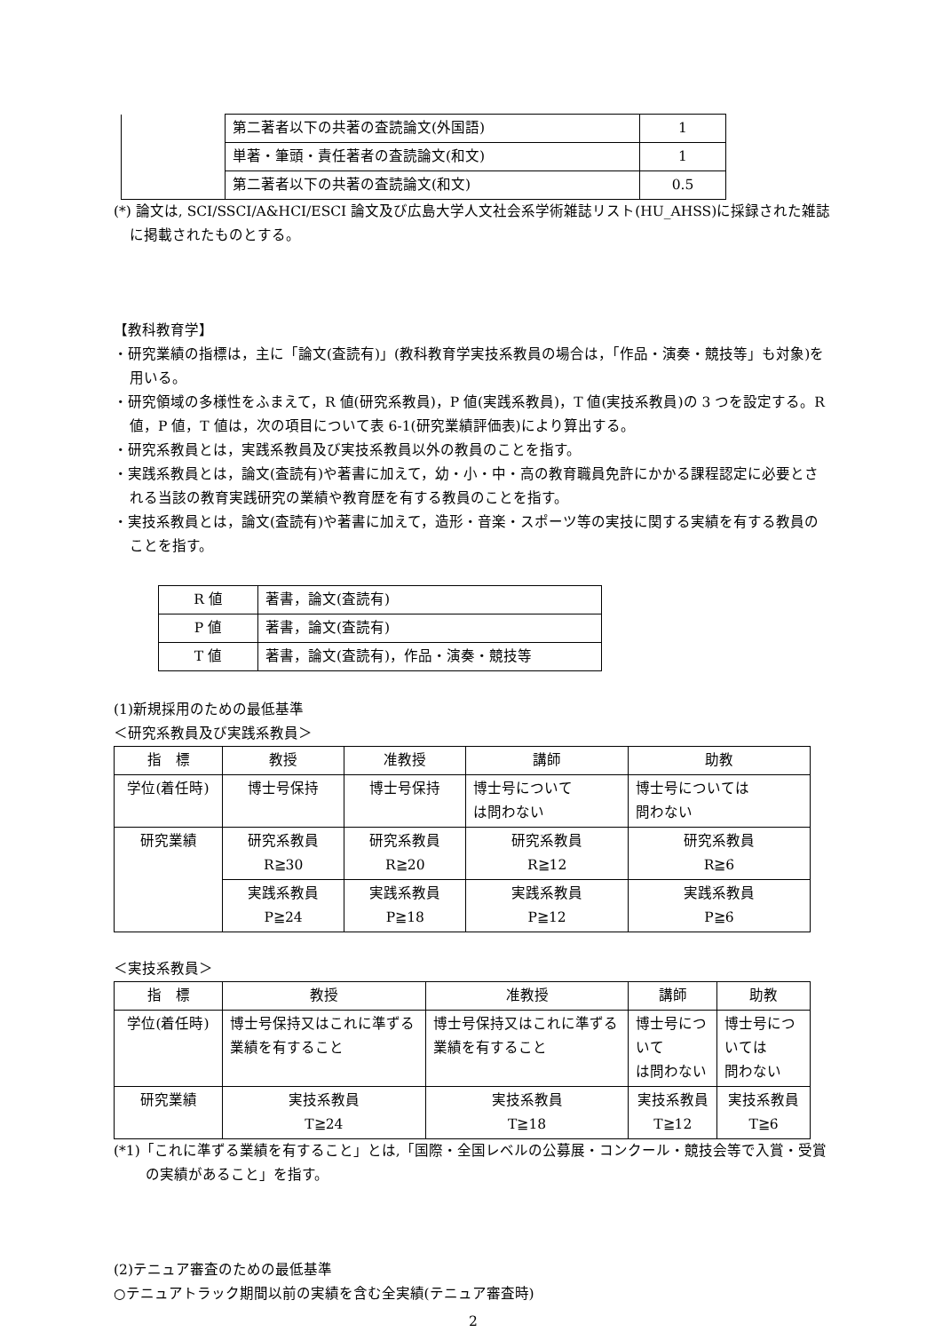| | 第二著者以下の共著の査読論文(外国語) | 1 |
| | 単著・筆頭・責任著者の査読論文(和文) | 1 |
| | 第二著者以下の共著の査読論文(和文) | 0.5 |
(*) 論文は, SCI/SSCI/A&HCI/ESCI 論文及び広島大学人文社会系学術雑誌リスト(HU_AHSS)に採録された雑誌に掲載されたものとする。
【教科教育学】
・研究業績の指標は，主に「論文(査読有)」(教科教育学実技系教員の場合は，「作品・演奏・競技等」も対象)を用いる。
・研究領域の多様性をふまえて，R 値(研究系教員)，P 値(実践系教員)，T 値(実技系教員)の 3 つを設定する。R 値，P 値，T 値は，次の項目について表 6-1(研究業績評価表)により算出する。
・研究系教員とは，実践系教員及び実技系教員以外の教員のことを指す。
・実践系教員とは，論文(査読有)や著書に加えて，幼・小・中・高の教育職員免許にかかる課程認定に必要とされる当該の教育実践研究の業績や教育歴を有する教員のことを指す。
・実技系教員とは，論文(査読有)や著書に加えて，造形・音楽・スポーツ等の実技に関する実績を有する教員のことを指す。
| R 値 | 著書，論文(査読有) |
| P 値 | 著書，論文(査読有) |
| T 値 | 著書，論文(査読有)，作品・演奏・競技等 |
(1)新規採用のための最低基準
＜研究系教員及び実践系教員＞
| 指 標 | 教授 | 准教授 | 講師 | 助教 |
| 学位(着任時) | 博士号保持 | 博士号保持 | 博士号について は問わない | 博士号については 問わない |
| 研究業績 | 研究系教員 R≧30 | 研究系教員 R≧20 | 研究系教員 R≧12 | 研究系教員 R≧6 |
| | 実践系教員 P≧24 | 実践系教員 P≧18 | 実践系教員 P≧12 | 実践系教員 P≧6 |
＜実技系教員＞
| 指 標 | 教授 | 准教授 | 講師 | 助教 |
| 学位(着任時) | 博士号保持又はこれに準ずる業績を有すること | 博士号保持又はこれに準ずる業績を有すること | 博士号について は問わない | 博士号については 問わない |
| 研究業績 | 実技系教員 T≧24 | 実技系教員 T≧18 | 実技系教員 T≧12 | 実技系教員 T≧6 |
(*1)「これに準ずる業績を有すること」とは,「国際・全国レベルの公募展・コンクール・競技会等で入賞・受賞の実績があること」を指す。
(2)テニュア審査のための最低基準
○テニュアトラック期間以前の実績を含む全実績(テニュア審査時)
2